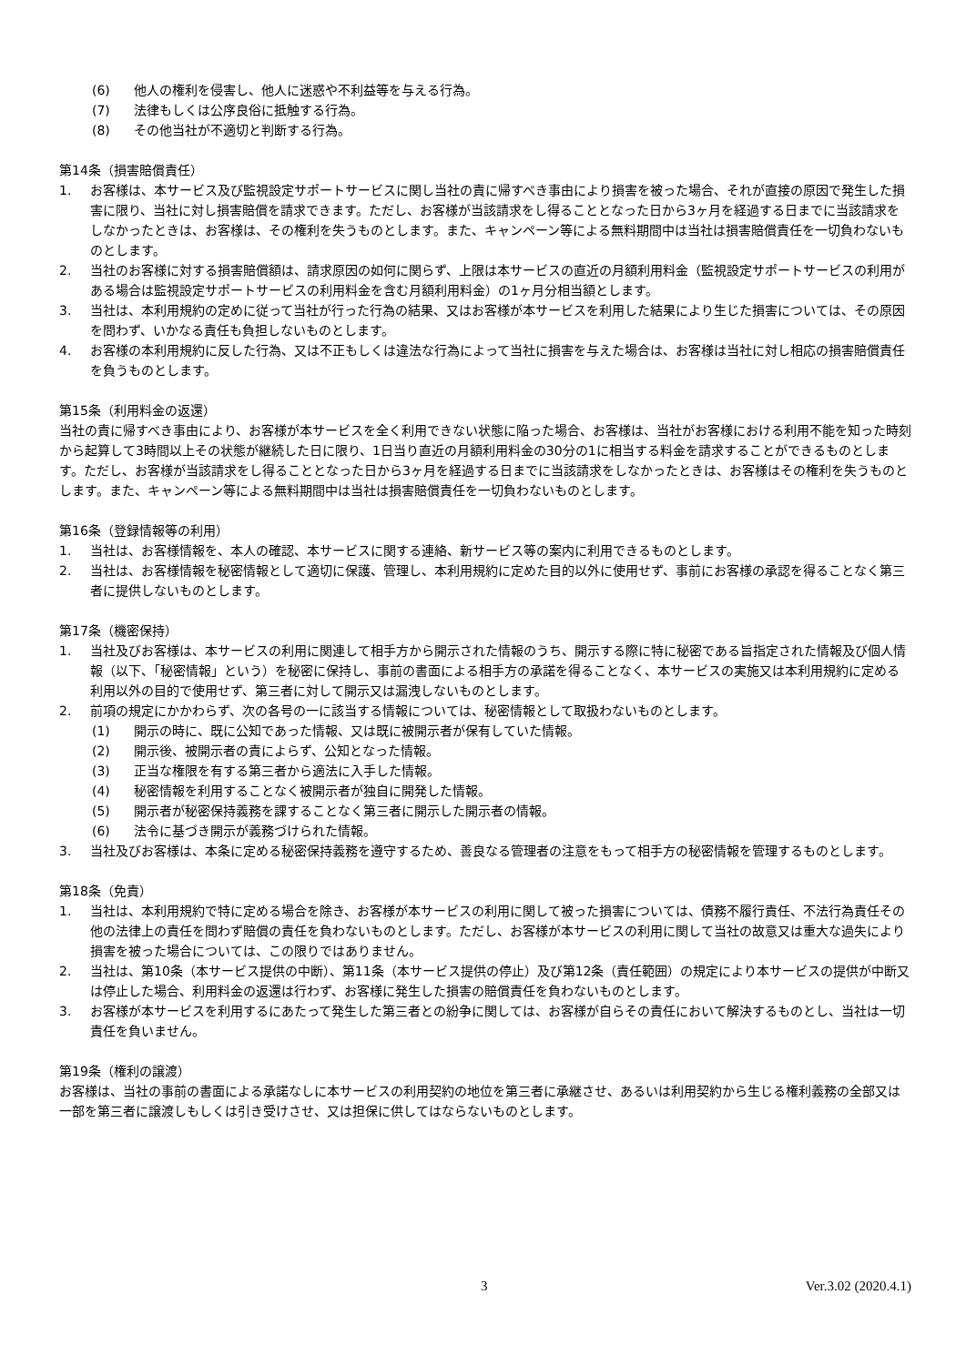(6) 他人の権利を侵害し、他人に迷惑や不利益等を与える行為。
(7) 法律もしくは公序良俗に抵触する行為。
(8) その他当社が不適切と判断する行為。
第14条（損害賠償責任）
1. お客様は、本サービス及び監視設定サポートサービスに関し当社の責に帰すべき事由により損害を被った場合、それが直接の原因で発生した損害に限り、当社に対し損害賠償を請求できます。ただし、お客様が当該請求をし得ることとなった日から3ヶ月を経過する日までに当該請求をしなかったときは、お客様は、その権利を失うものとします。また、キャンペーン等による無料期間中は当社は損害賠償責任を一切負わないものとします。
2. 当社のお客様に対する損害賠償額は、請求原因の如何に関らず、上限は本サービスの直近の月額利用料金（監視設定サポートサービスの利用がある場合は監視設定サポートサービスの利用料金を含む月額利用料金）の1ヶ月分相当額とします。
3. 当社は、本利用規約の定めに従って当社が行った行為の結果、又はお客様が本サービスを利用した結果により生じた損害については、その原因を問わず、いかなる責任も負担しないものとします。
4. お客様の本利用規約に反した行為、又は不正もしくは違法な行為によって当社に損害を与えた場合は、お客様は当社に対し相応の損害賠償責任を負うものとします。
第15条（利用料金の返還）
当社の責に帰すべき事由により、お客様が本サービスを全く利用できない状態に陥った場合、お客様は、当社がお客様における利用不能を知った時刻から起算して3時間以上その状態が継続した日に限り、1日当り直近の月額利用料金の30分の1に相当する料金を請求することができるものとします。ただし、お客様が当該請求をし得ることとなった日から3ヶ月を経過する日までに当該請求をしなかったときは、お客様はその権利を失うものとします。また、キャンペーン等による無料期間中は当社は損害賠償責任を一切負わないものとします。
第16条（登録情報等の利用）
1. 当社は、お客様情報を、本人の確認、本サービスに関する連絡、新サービス等の案内に利用できるものとします。
2. 当社は、お客様情報を秘密情報として適切に保護、管理し、本利用規約に定めた目的以外に使用せず、事前にお客様の承認を得ることなく第三者に提供しないものとします。
第17条（機密保持）
1. 当社及びお客様は、本サービスの利用に関連して相手方から開示された情報のうち、開示する際に特に秘密である旨指定された情報及び個人情報（以下、「秘密情報」という）を秘密に保持し、事前の書面による相手方の承諾を得ることなく、本サービスの実施又は本利用規約に定める利用以外の目的で使用せず、第三者に対して開示又は漏洩しないものとします。
2. 前項の規定にかかわらず、次の各号の一に該当する情報については、秘密情報として取扱わないものとします。
(1) 開示の時に、既に公知であった情報、又は既に被開示者が保有していた情報。
(2) 開示後、被開示者の責によらず、公知となった情報。
(3) 正当な権限を有する第三者から適法に入手した情報。
(4) 秘密情報を利用することなく被開示者が独自に開発した情報。
(5) 開示者が秘密保持義務を課することなく第三者に開示した開示者の情報。
(6) 法令に基づき開示が義務づけられた情報。
3. 当社及びお客様は、本条に定める秘密保持義務を遵守するため、善良なる管理者の注意をもって相手方の秘密情報を管理するものとします。
第18条（免責）
1. 当社は、本利用規約で特に定める場合を除き、お客様が本サービスの利用に関して被った損害については、債務不履行責任、不法行為責任その他の法律上の責任を問わず賠償の責任を負わないものとします。ただし、お客様が本サービスの利用に関して当社の故意又は重大な過失により損害を被った場合については、この限りではありません。
2. 当社は、第10条（本サービス提供の中断）、第11条（本サービス提供の停止）及び第12条（責任範囲）の規定により本サービスの提供が中断又は停止した場合、利用料金の返還は行わず、お客様に発生した損害の賠償責任を負わないものとします。
3. お客様が本サービスを利用するにあたって発生した第三者との紛争に関しては、お客様が自らその責任において解決するものとし、当社は一切責任を負いません。
第19条（権利の譲渡）
お客様は、当社の事前の書面による承諾なしに本サービスの利用契約の地位を第三者に承継させ、あるいは利用契約から生じる権利義務の全部又は一部を第三者に譲渡しもしくは引き受けさせ、又は担保に供してはならないものとします。
3 Ver.3.02 (2020.4.1)